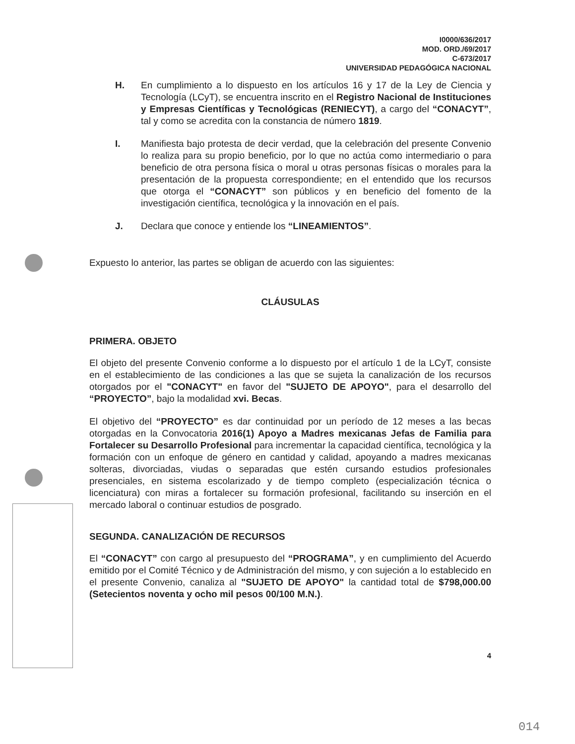I0000/636/2017
MOD. ORD./69/2017
C-673/2017
UNIVERSIDAD PEDAGÓGICA NACIONAL
H. En cumplimiento a lo dispuesto en los artículos 16 y 17 de la Ley de Ciencia y Tecnología (LCyT), se encuentra inscrito en el Registro Nacional de Instituciones y Empresas Científicas y Tecnológicas (RENIECYT), a cargo del “CONACYT”, tal y como se acredita con la constancia de número 1819.
I. Manifiesta bajo protesta de decir verdad, que la celebración del presente Convenio lo realiza para su propio beneficio, por lo que no actúa como intermediario o para beneficio de otra persona física o moral u otras personas físicas o morales para la presentación de la propuesta correspondiente; en el entendido que los recursos que otorga el “CONACYT” son públicos y en beneficio del fomento de la investigación científica, tecnológica y la innovación en el país.
J. Declara que conoce y entiende los “LINEAMIENTOS”.
Expuesto lo anterior, las partes se obligan de acuerdo con las siguientes:
CLÁUSULAS
PRIMERA. OBJETO
El objeto del presente Convenio conforme a lo dispuesto por el artículo 1 de la LCyT, consiste en el establecimiento de las condiciones a las que se sujeta la canalización de los recursos otorgados por el "CONACYT" en favor del "SUJETO DE APOYO", para el desarrollo del “PROYECTO”, bajo la modalidad xvi. Becas.
El objetivo del “PROYECTO” es dar continuidad por un período de 12 meses a las becas otorgadas en la Convocatoria 2016(1) Apoyo a Madres mexicanas Jefas de Familia para Fortalecer su Desarrollo Profesional para incrementar la capacidad científica, tecnológica y la formación con un enfoque de género en cantidad y calidad, apoyando a madres mexicanas solteras, divorciadas, viudas o separadas que estén cursando estudios profesionales presenciales, en sistema escolarizado y de tiempo completo (especialización técnica o licenciatura) con miras a fortalecer su formación profesional, facilitando su inserción en el mercado laboral o continuar estudios de posgrado.
SEGUNDA. CANALIZACIÓN DE RECURSOS
El “CONACYT” con cargo al presupuesto del “PROGRAMA”, y en cumplimiento del Acuerdo emitido por el Comité Técnico y de Administración del mismo, y con sujeción a lo establecido en el presente Convenio, canaliza al "SUJETO DE APOYO" la cantidad total de $798,000.00 (Setecientos noventa y ocho mil pesos 00/100 M.N.).
4
014